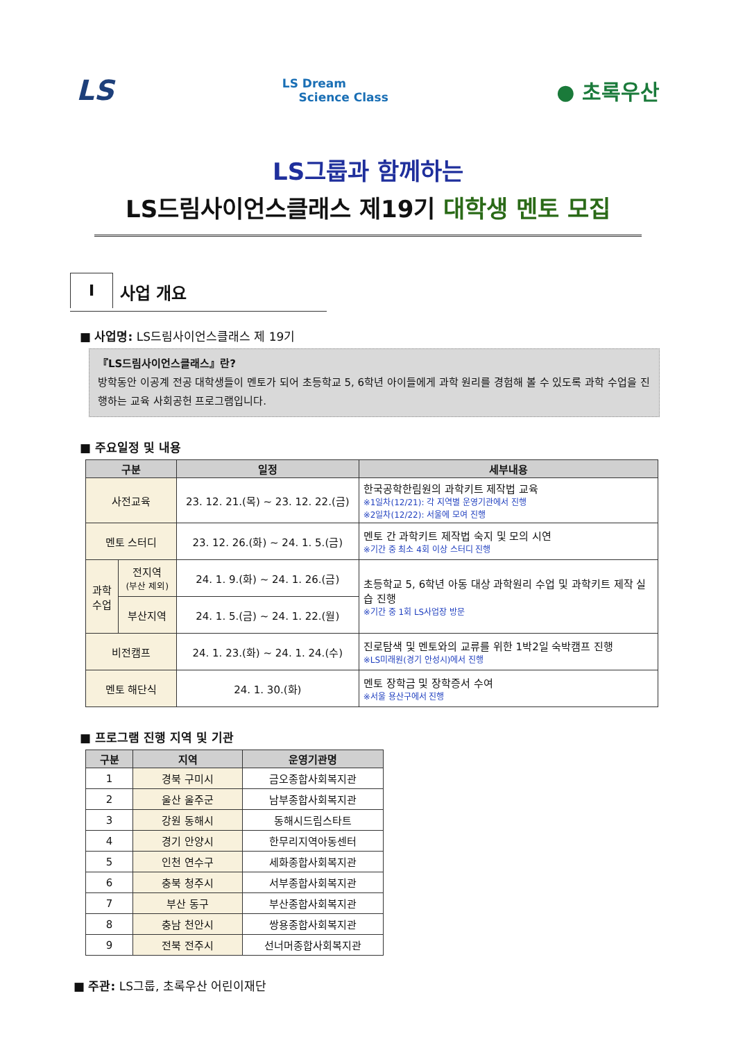LS LS Dream
Science Class ● 초록우산
LS그룹과 함께하는
LS드림사이언스클래스 제19기 대학생 멘토 모집
I
사업 개요
■ 사업명: LS드림사이언스클래스 제 19기
『LS드림사이언스클래스』란?
방학동안 이공계 전공 대학생들이 멘토가 되어 초등학교 5, 6학년 아이들에게 과학 원리를 경험해 볼 수 있도록 과학 수업을 진행하는 교육 사회공헌 프로그램입니다.
■ 주요일정 및 내용
| 구분 | | 일정 | 세부내용 |
| --- | --- | --- | --- |
| 사전교육 | | 23. 12. 21.(목) ~ 23. 12. 22.(금) | 한국공학한림원의 과학키트 제작법 교육 ※1일차(12/21): 각 지역별 운영기관에서 진행 ※2일차(12/22): 서울에 모여 진행 |
| 멘토 스터디 | | 23. 12. 26.(화) ~ 24. 1. 5.(금) | 멘토 간 과학키트 제작법 숙지 및 모의 시연 ※기간 중 최소 4회 이상 스터디 진행 |
| 과학 수업 | 전지역 (부산 제외) | 24. 1. 9.(화) ~ 24. 1. 26.(금) | 초등학교 5, 6학년 아동 대상 과학원리 수업 및 과학키트 제작 실습 진행 ※기간 중 1회 LS사업장 방문 |
| | 부산지역 | 24. 1. 5.(금) ~ 24. 1. 22.(월) | |
| 비전캠프 | | 24. 1. 23.(화) ~ 24. 1. 24.(수) | 진로탐색 및 멘토와의 교류를 위한 1박2일 숙박캠프 진행 ※LS미래원(경기 안성시)에서 진행 |
| 멘토 해단식 | | 24. 1. 30.(화) | 멘토 장학금 및 장학증서 수여 ※서울 용산구에서 진행 |
■ 프로그램 진행 지역 및 기관
| 구분 | 지역 | 운영기관명 |
| --- | --- | --- |
| 1 | 경북 구미시 | 금오종합사회복지관 |
| 2 | 울산 울주군 | 남부종합사회복지관 |
| 3 | 강원 동해시 | 동해시드림스타트 |
| 4 | 경기 안양시 | 한무리지역아동센터 |
| 5 | 인천 연수구 | 세화종합사회복지관 |
| 6 | 충북 청주시 | 서부종합사회복지관 |
| 7 | 부산 동구 | 부산종합사회복지관 |
| 8 | 충남 천안시 | 쌍용종합사회복지관 |
| 9 | 전북 전주시 | 선너머종합사회복지관 |
■ 주관: LS그룹, 초록우산 어린이재단